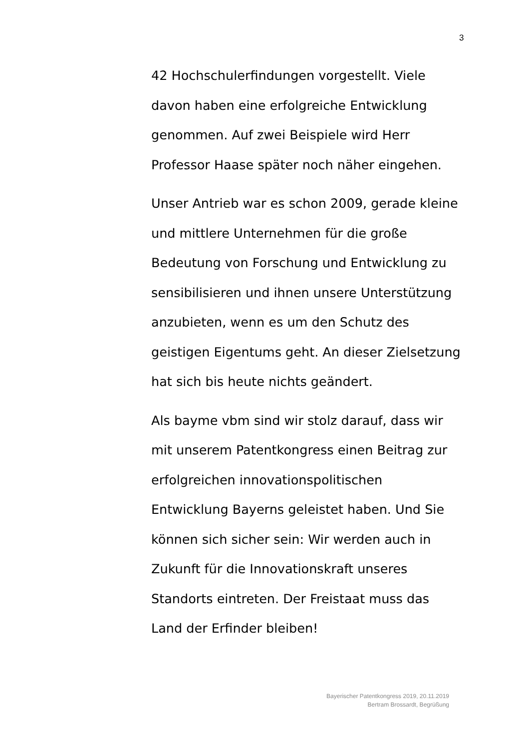3
42 Hochschulerfindungen vorgestellt. Viele
davon haben eine erfolgreiche Entwicklung
genommen. Auf zwei Beispiele wird Herr
Professor Haase später noch näher eingehen.
Unser Antrieb war es schon 2009, gerade kleine
und mittlere Unternehmen für die große
Bedeutung von Forschung und Entwicklung zu
sensibilisieren und ihnen unsere Unterstützung
anzubieten, wenn es um den Schutz des
geistigen Eigentums geht. An dieser Zielsetzung
hat sich bis heute nichts geändert.
Als bayme vbm sind wir stolz darauf, dass wir
mit unserem Patentkongress einen Beitrag zur
erfolgreichen innovationspolitischen
Entwicklung Bayerns geleistet haben. Und Sie
können sich sicher sein: Wir werden auch in
Zukunft für die Innovationskraft unseres
Standorts eintreten. Der Freistaat muss das
Land der Erfinder bleiben!
Bayerischer Patentkongress 2019, 20.11.2019
Bertram Brossardt, Begrüßung